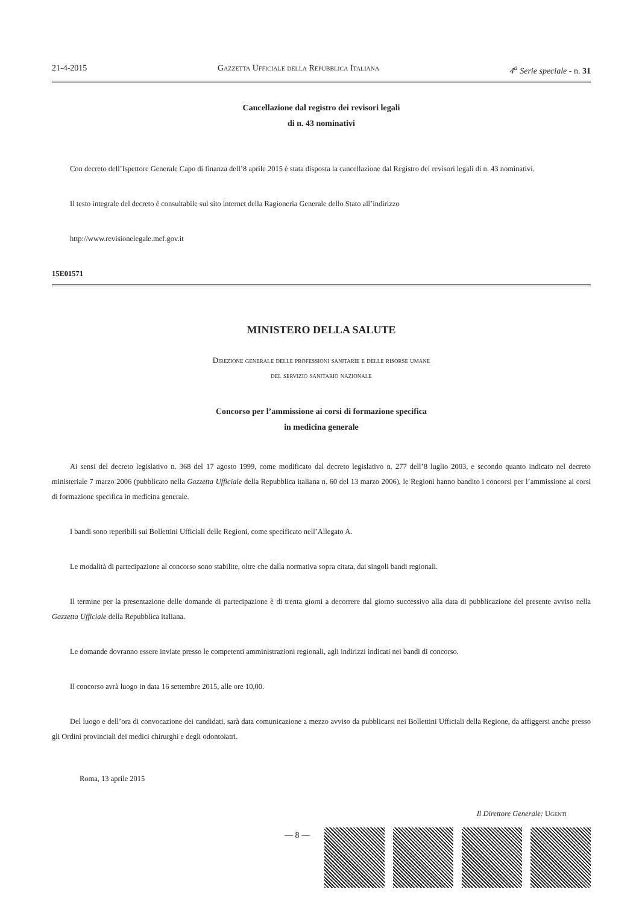21-4-2015 Gazzetta Ufficiale della Repubblica Italiana 4<sup>a</sup> Serie speciale - n. 31
Cancellazione dal registro dei revisori legali
di n. 43 nominativi
Con decreto dell’Ispettore Generale Capo di finanza dell’8 aprile 2015 è stata disposta la cancellazione dal Registro dei revisori legali di n. 43 nominativi.
Il testo integrale del decreto è consultabile sul sito internet della Ragioneria Generale dello Stato all’indirizzo
http://www.revisionelegale.mef.gov.it
15E01571
MINISTERO DELLA SALUTE
Direzione generale delle professioni sanitarie e delle risorse umane
del servizio sanitario nazionale
Concorso per l’ammissione ai corsi di formazione specifica
in medicina generale
Ai sensi del decreto legislativo n. 368 del 17 agosto 1999, come modificato dal decreto legislativo n. 277 dell’8 luglio 2003, e secondo quanto indicato nel decreto ministeriale 7 marzo 2006 (pubblicato nella Gazzetta Ufficiale della Repubblica italiana n. 60 del 13 marzo 2006), le Regioni hanno bandito i concorsi per l’ammissione ai corsi di formazione specifica in medicina generale.
I bandi sono reperibili sui Bollettini Ufficiali delle Regioni, come specificato nell’Allegato A.
Le modalità di partecipazione al concorso sono stabilite, oltre che dalla normativa sopra citata, dai singoli bandi regionali.
Il termine per la presentazione delle domande di partecipazione è di trenta giorni a decorrere dal giorno successivo alla data di pubblicazione del presente avviso nella Gazzetta Ufficiale della Repubblica italiana.
Le domande dovranno essere inviate presso le competenti amministrazioni regionali, agli indirizzi indicati nei bandi di concorso.
Il concorso avrà luogo in data 16 settembre 2015, alle ore 10,00.
Del luogo e dell’ora di convocazione dei candidati, sarà data comunicazione a mezzo avviso da pubblicarsi nei Bollettini Ufficiali della Regione, da affiggersi anche presso gli Ordini provinciali dei medici chirurghi e degli odontoiatri.
Roma, 13 aprile 2015
Il Direttore Generale: Ugenti
— 8 —